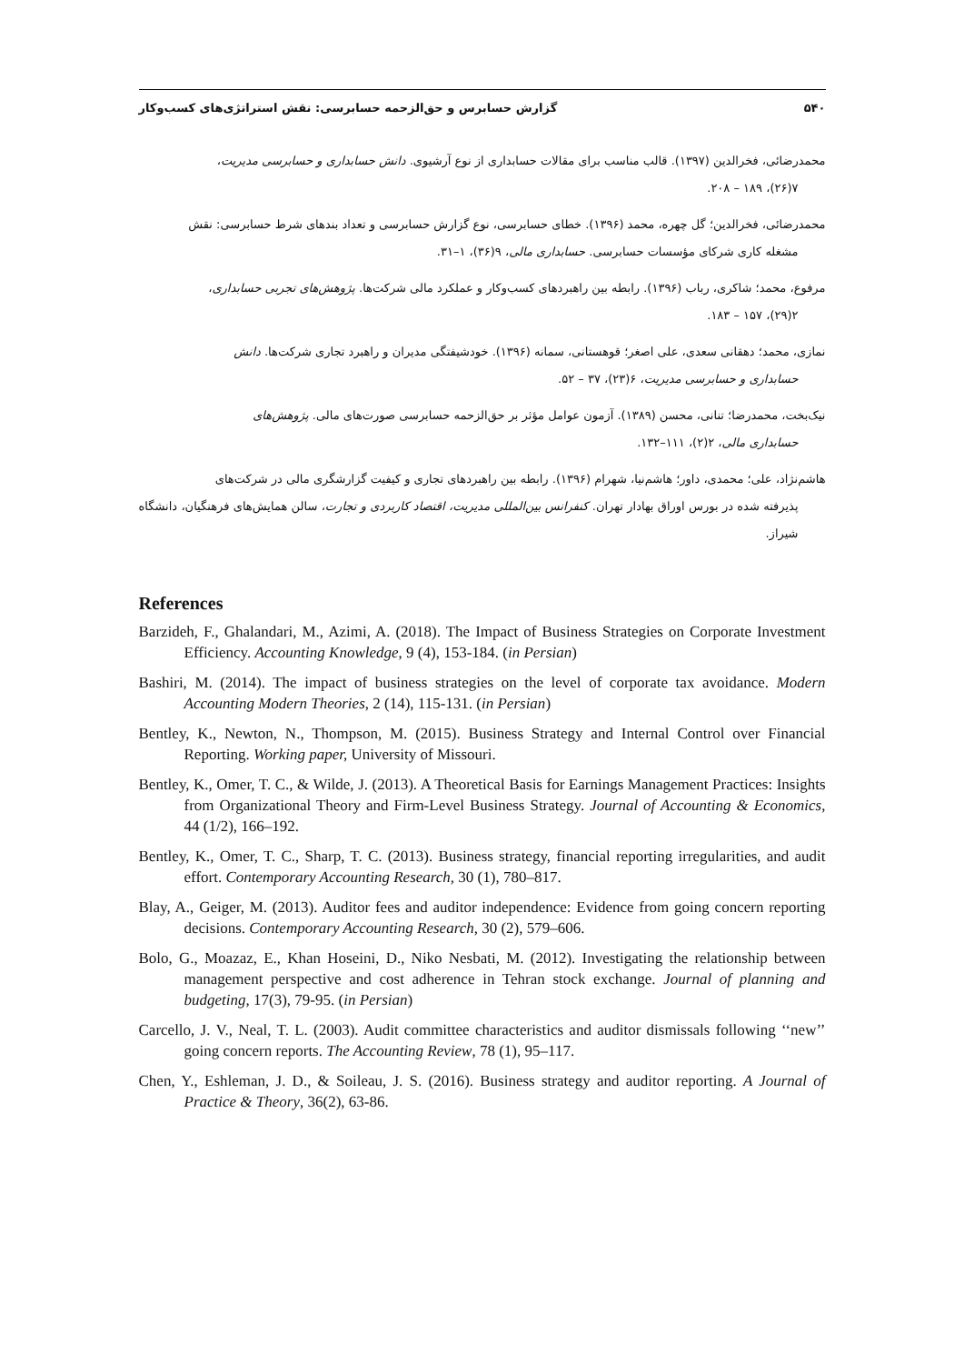۵۴۰ گزارش حسابرس و حق‌الزحمه حسابرسی: نقش استراتژی‌های کسب‌وکار
محمدرضائی، فخرالدین (۱۳۹۷). قالب مناسب برای مقالات حسابداری از نوع آرشیوی. دانش حسابداری و حسابرسی مدیریت،
۷(۲۶)، ۱۸۹ – ۲۰۸.
محمدرضائی، فخرالدین؛ گل چهره، محمد (۱۳۹۶). خطای حسابرسی، نوع گزارش حسابرسی و تعداد بندهای شرط حسابرسی: نقش
مشغله کاری شرکای مؤسسات حسابرسی. حسابداری مالی، ۹(۳۶)، ۱–۳۱.
مرفوع، محمد؛ شاکری، رباب (۱۳۹۶). رابطه بین راهبردهای کسب‌وکار و عملکرد مالی شرکت‌ها. پژوهش‌های تجربی حسابداری،
۲(۲۹)، ۱۵۷ – ۱۸۳.
نمازی، محمد؛ دهقانی سعدی، علی اصغر؛ قوهستانی، سمانه (۱۳۹۶). خودشیفتگی مدیران و راهبرد تجاری شرکت‌ها. دانش
حسابداری و حسابرسی مدیریت، ۶(۲۳)، ۳۷ – ۵۲.
نیک‌بخت، محمدرضا؛ تنانی، محسن (۱۳۸۹). آزمون عوامل مؤثر بر حق‌الزحمه حسابرسی صورت‌های مالی. پژوهش‌های
حسابداری مالی، ۲(۲)، ۱۱۱–۱۳۲.
هاشم‌نژاد، علی؛ محمدی، داور؛ هاشم‌نیا، شهرام (۱۳۹۶). رابطه بین راهبردهای تجاری و کیفیت گزارشگری مالی در شرکت‌های
پذیرفته شده در بورس اوراق بهادار تهران. کنفرانس بین‌المللی مدیریت، اقتصاد کاربردی و تجارت، سالن همایش‌های فرهنگیان، دانشگاه شیراز.
References
Barzideh, F., Ghalandari, M., Azimi, A. (2018). The Impact of Business Strategies on Corporate Investment Efficiency. Accounting Knowledge, 9 (4), 153-184. (in Persian)
Bashiri, M. (2014). The impact of business strategies on the level of corporate tax avoidance. Modern Accounting Modern Theories, 2 (14), 115-131. (in Persian)
Bentley, K., Newton, N., Thompson, M. (2015). Business Strategy and Internal Control over Financial Reporting. Working paper, University of Missouri.
Bentley, K., Omer, T. C., & Wilde, J. (2013). A Theoretical Basis for Earnings Management Practices: Insights from Organizational Theory and Firm-Level Business Strategy. Journal of Accounting & Economics, 44 (1/2), 166–192.
Bentley, K., Omer, T. C., Sharp, T. C. (2013). Business strategy, financial reporting irregularities, and audit effort. Contemporary Accounting Research, 30 (1), 780–817.
Blay, A., Geiger, M. (2013). Auditor fees and auditor independence: Evidence from going concern reporting decisions. Contemporary Accounting Research, 30 (2), 579–606.
Bolo, G., Moazaz, E., Khan Hoseini, D., Niko Nesbati, M. (2012). Investigating the relationship between management perspective and cost adherence in Tehran stock exchange. Journal of planning and budgeting, 17(3), 79-95. (in Persian)
Carcello, J. V., Neal, T. L. (2003). Audit committee characteristics and auditor dismissals following ‘‘new’’ going concern reports. The Accounting Review, 78 (1), 95–117.
Chen, Y., Eshleman, J. D., & Soileau, J. S. (2016). Business strategy and auditor reporting. A Journal of Practice & Theory, 36(2), 63-86.